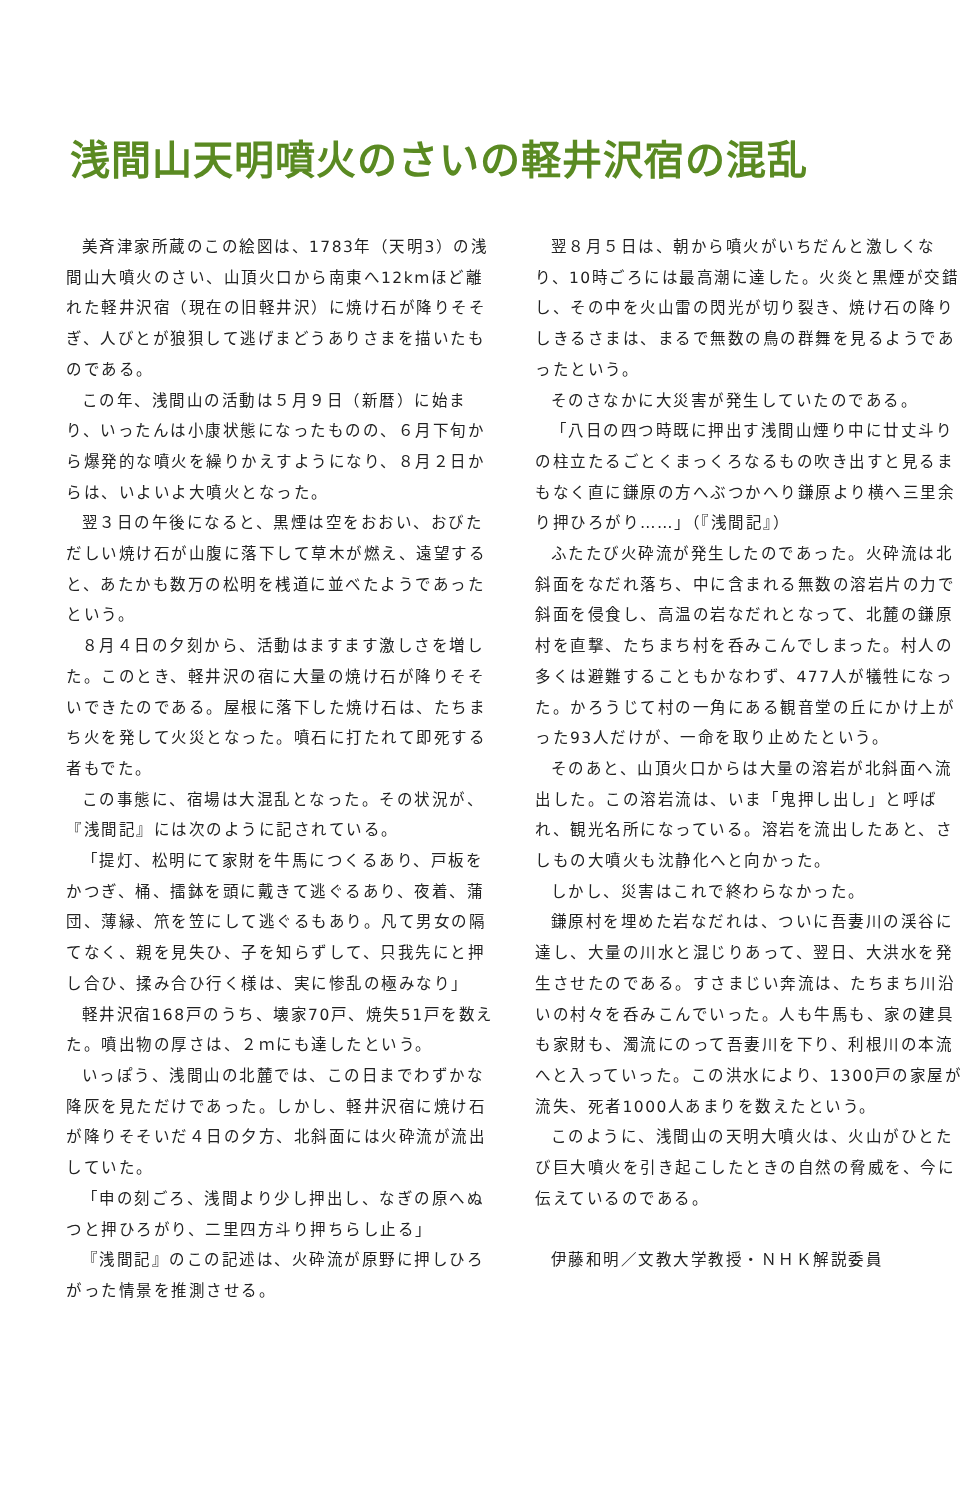浅間山天明噴火のさいの軽井沢宿の混乱
美斉津家所蔵のこの絵図は、1783年（天明3）の浅間山大噴火のさい、山頂火口から南東へ12kmほど離れた軽井沢宿（現在の旧軽井沢）に焼け石が降りそそぎ、人びとが狼狽して逃げまどうありさまを描いたものである。
この年、浅間山の活動は５月９日（新暦）に始まり、いったんは小康状態になったものの、６月下旬から爆発的な噴火を繰りかえすようになり、８月２日からは、いよいよ大噴火となった。
翌３日の午後になると、黒煙は空をおおい、おびただしい焼け石が山腹に落下して草木が燃え、遠望すると、あたかも数万の松明を桟道に並べたようであったという。
８月４日の夕刻から、活動はますます激しさを増した。このとき、軽井沢の宿に大量の焼け石が降りそそいできたのである。屋根に落下した焼け石は、たちまち火を発して火災となった。噴石に打たれて即死する者もでた。
この事態に、宿場は大混乱となった。その状況が、『浅間記』には次のように記されている。
「提灯、松明にて家財を牛馬につくるあり、戸板をかつぎ、桶、擂鉢を頭に戴きて逃ぐるあり、夜着、蒲団、薄縁、笊を笠にして逃ぐるもあり。凡て男女の隔てなく、親を見失ひ、子を知らずして、只我先にと押し合ひ、揉み合ひ行く様は、実に惨乱の極みなり」
軽井沢宿168戸のうち、壊家70戸、焼失51戸を数えた。噴出物の厚さは、２ｍにも達したという。
いっぽう、浅間山の北麓では、この日までわずかな降灰を見ただけであった。しかし、軽井沢宿に焼け石が降りそそいだ４日の夕方、北斜面には火砕流が流出していた。
「申の刻ごろ、浅間より少し押出し、なぎの原へぬつと押ひろがり、二里四方斗り押ちらし止る」
『浅間記』のこの記述は、火砕流が原野に押しひろがった情景を推測させる。
翌８月５日は、朝から噴火がいちだんと激しくなり、10時ごろには最高潮に達した。火炎と黒煙が交錯し、その中を火山雷の閃光が切り裂き、焼け石の降りしきるさまは、まるで無数の鳥の群舞を見るようであったという。
そのさなかに大災害が発生していたのである。
「八日の四つ時既に押出す浅間山煙り中に廿丈斗りの柱立たるごとくまっくろなるもの吹き出すと見るまもなく直に鎌原の方へぶつかへり鎌原より横へ三里余り押ひろがり……」（『浅間記』）
ふたたび火砕流が発生したのであった。火砕流は北斜面をなだれ落ち、中に含まれる無数の溶岩片の力で斜面を侵食し、高温の岩なだれとなって、北麓の鎌原村を直撃、たちまち村を呑みこんでしまった。村人の多くは避難することもかなわず、477人が犠牲になった。かろうじて村の一角にある観音堂の丘にかけ上がった93人だけが、一命を取り止めたという。
そのあと、山頂火口からは大量の溶岩が北斜面へ流出した。この溶岩流は、いま「鬼押し出し」と呼ばれ、観光名所になっている。溶岩を流出したあと、さしもの大噴火も沈静化へと向かった。
しかし、災害はこれで終わらなかった。
鎌原村を埋めた岩なだれは、ついに吾妻川の渓谷に達し、大量の川水と混じりあって、翌日、大洪水を発生させたのである。すさまじい奔流は、たちまち川沿いの村々を呑みこんでいった。人も牛馬も、家の建具も家財も、濁流にのって吾妻川を下り、利根川の本流へと入っていった。この洪水により、1300戸の家屋が流失、死者1000人あまりを数えたという。
このように、浅間山の天明大噴火は、火山がひとたび巨大噴火を引き起こしたときの自然の脅威を、今に伝えているのである。
伊藤和明／文教大学教授・ＮＨＫ解説委員